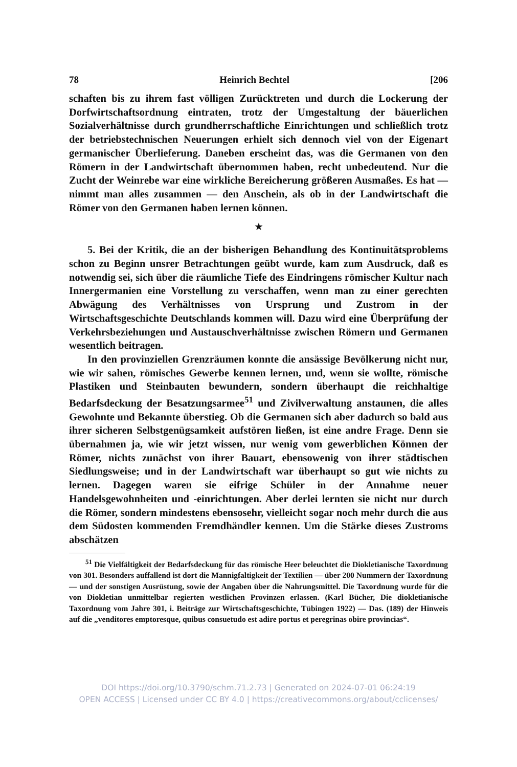78 Heinrich Bechtel [206
schaften bis zu ihrem fast völligen Zurücktreten und durch die Locke­rung der Dorfwirtschaftsordnung eintraten, trotz der Umgestaltung der bäuerlichen Sozialverhältnisse durch grundherrschaftliche Einrichtungen und schließlich trotz der betriebstechnischen Neuerungen erhielt sich dennoch viel von der Eigenart germanischer Überlieferung. Daneben erscheint das, was die Germanen von den Römern in der Landwirtschaft übernommen haben, recht unbedeutend. Nur die Zucht der Weinrebe war eine wirkliche Bereicherung größeren Ausmaßes. Es hat — nimmt man alles zusammen — den Anschein, als ob in der Landwirtschaft die Römer von den Germanen haben lernen können.
★
5. Bei der Kritik, die an der bisherigen Behandlung des Kontinui­tätsproblems schon zu Beginn unsrer Betrachtungen geübt wurde, kam zum Ausdruck, daß es notwendig sei, sich über die räumliche Tiefe des Eindringens römischer Kultur nach Innergermanien eine Vorstellung zu verschaffen, wenn man zu einer gerechten Abwägung des Verhält­nisses von Ursprung und Zustrom in der Wirtschaftsgeschichte Deutschlands kommen will. Dazu wird eine Überprüfung der Verkehrs­beziehungen und Austauschverhältnisse zwischen Römern und Germa­nen wesentlich beitragen.
In den provinziellen Grenzräumen konnte die ansässige Bevölke­rung nicht nur, wie wir sahen, römisches Gewerbe kennen lernen, und, wenn sie wollte, römische Plastiken und Steinbauten bewundern, son­dern überhaupt die reichhaltige Bedarfsdeckung der Besatzungsarmee<sup>51</sup> und Zivilverwaltung anstaunen, die alles Gewohnte und Bekannte über­stieg. Ob die Germanen sich aber dadurch so bald aus ihrer sicheren Selbstgenügsamkeit aufstören ließen, ist eine andre Frage. Denn sie übernahmen ja, wie wir jetzt wissen, nur wenig vom gewerblichen Können der Römer, nichts zunächst von ihrer Bauart, ebensowenig von ihrer städtischen Siedlungsweise; und in der Landwirtschaft war über­haupt so gut wie nichts zu lernen. Dagegen waren sie eifrige Schüler in der Annahme neuer Handelsgewohnheiten und -einrichtungen. Aber derlei lernten sie nicht nur durch die Römer, sondern mindestens eben­sosehr, vielleicht sogar noch mehr durch die aus dem Südosten kommen­den Fremdhändler kennen. Um die Stärke dieses Zustroms abschätzen
<sup>51</sup> Die Vielfältigkeit der Bedarfsdeckung für das römische Heer beleuchtet die Diokletianische Taxordnung von 301. Besonders auffallend ist dort die Mannigfaltig­keit der Textilien — über 200 Nummern der Taxordnung — und der sonstigen Ausrüstung, sowie der Angaben über die Nahrungsmittel. Die Taxordnung wurde für die von Diokletian unmittelbar regierten westlichen Provinzen erlassen. (Karl Bücher, Die diokletianische Taxordnung vom Jahre 301, i. Beiträge zur Wirtschafts­geschichte, Tübingen 1922) — Das. (189) der Hinweis auf die „venditores empto­resque, quibus consuetudo est adire portus et peregrinas obire provincias“.
DOI https://doi.org/10.3790/schm.71.2.73 | Generated on 2024-07-01 06:24:19
OPEN ACCESS | Licensed under CC BY 4.0 | https://creativecommons.org/about/cclicenses/